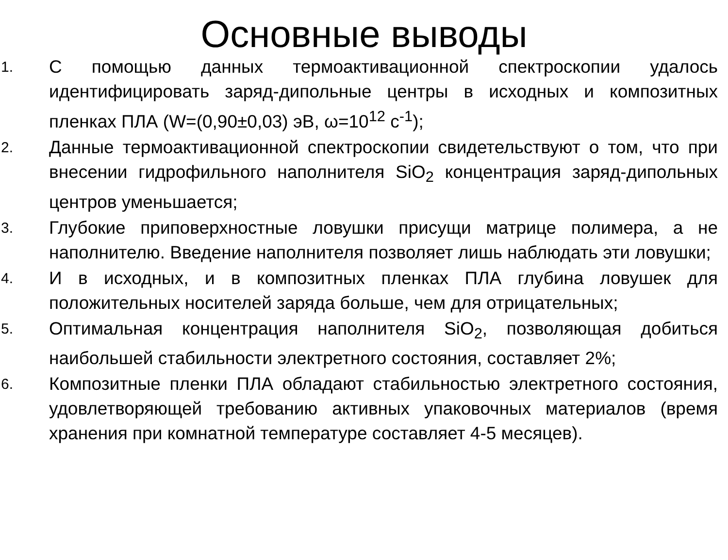Основные выводы
1.
С помощью данных термоактивационной спектроскопии удалось идентифицировать заряд-дипольные центры в исходных и композитных пленках ПЛА (W=(0,90±0,03) эВ, ω=10<sup>12</sup> с<sup>-1</sup>);
2.
Данные термоактивационной спектроскопии свидетельствуют о том, что при внесении гидрофильного наполнителя SiO<sub>2</sub> концентрация заряд-дипольных центров уменьшается;
3.
Глубокие приповерхностные ловушки присущи матрице полимера, а не наполнителю. Введение наполнителя позволяет лишь наблюдать эти ловушки;
4.
И в исходных, и в композитных пленках ПЛА глубина ловушек для положительных носителей заряда больше, чем для отрицательных;
5.
Оптимальная концентрация наполнителя SiO<sub>2</sub>, позволяющая добиться наибольшей стабильности электретного состояния, составляет 2%;
6.
Композитные пленки ПЛА обладают стабильностью электретного состояния, удовлетворяющей требованию активных упаковочных материалов (время хранения при комнатной температуре составляет 4-5 месяцев).